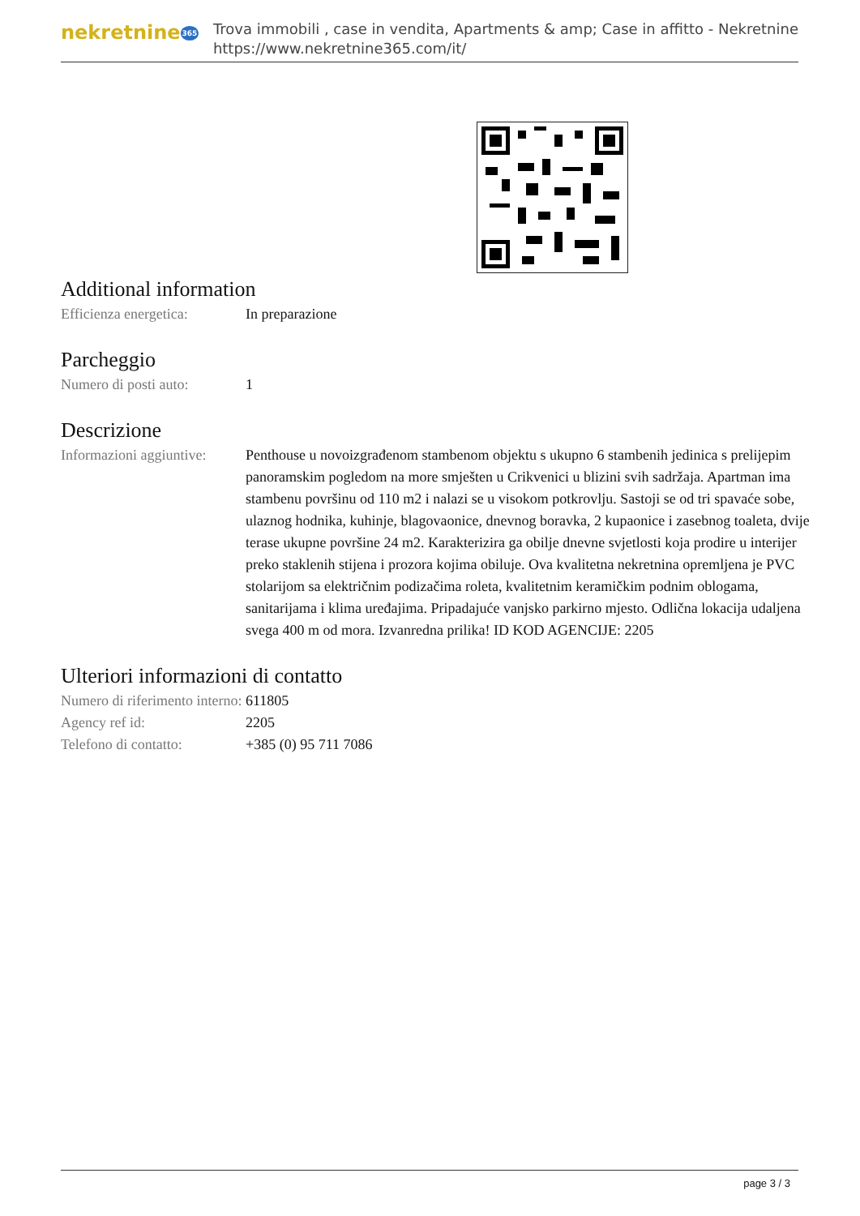nekretnine365
Trova immobili , case in vendita, Apartments & amp; Case in affitto - Nekretnine
https://www.nekretnine365.com/it/
Additional information
| Efficienza energetica: | In preparazione |
Parcheggio
| Numero di posti auto: | 1 |
Descrizione
| Informazioni aggiuntive: | Penthouse u novoizgrađenom stambenom objektu s ukupno 6 stambenih jedinica s prelijepim panoramskim pogledom na more smješten u Crikvenici u blizini svih sadržaja. Apartman ima stambenu površinu od 110 m2 i nalazi se u visokom potkrovlju. Sastoji se od tri spavaće sobe, ulaznog hodnika, kuhinje, blagovaonice, dnevnog boravka, 2 kupaonice i zasebnog toaleta, dvije terase ukupne površine 24 m2. Karakterizira ga obilje dnevne svjetlosti koja prodire u interijer preko staklenih stijena i prozora kojima obiluje. Ova kvalitetna nekretnina opremljena je PVC stolarijom sa električnim podizačima roleta, kvalitetnim keramičkim podnim oblogama, sanitarijama i klima uređajima. Pripadajuće vanjsko parkirno mjesto. Odlična lokacija udaljena svega 400 m od mora. Izvanredna prilika! ID KOD AGENCIJE: 2205 |
Ulteriori informazioni di contatto
| Numero di riferimento interno: | 611805 |
| Agency ref id: | 2205 |
| Telefono di contatto: | +385 (0) 95 711 7086 |
page 3 / 3